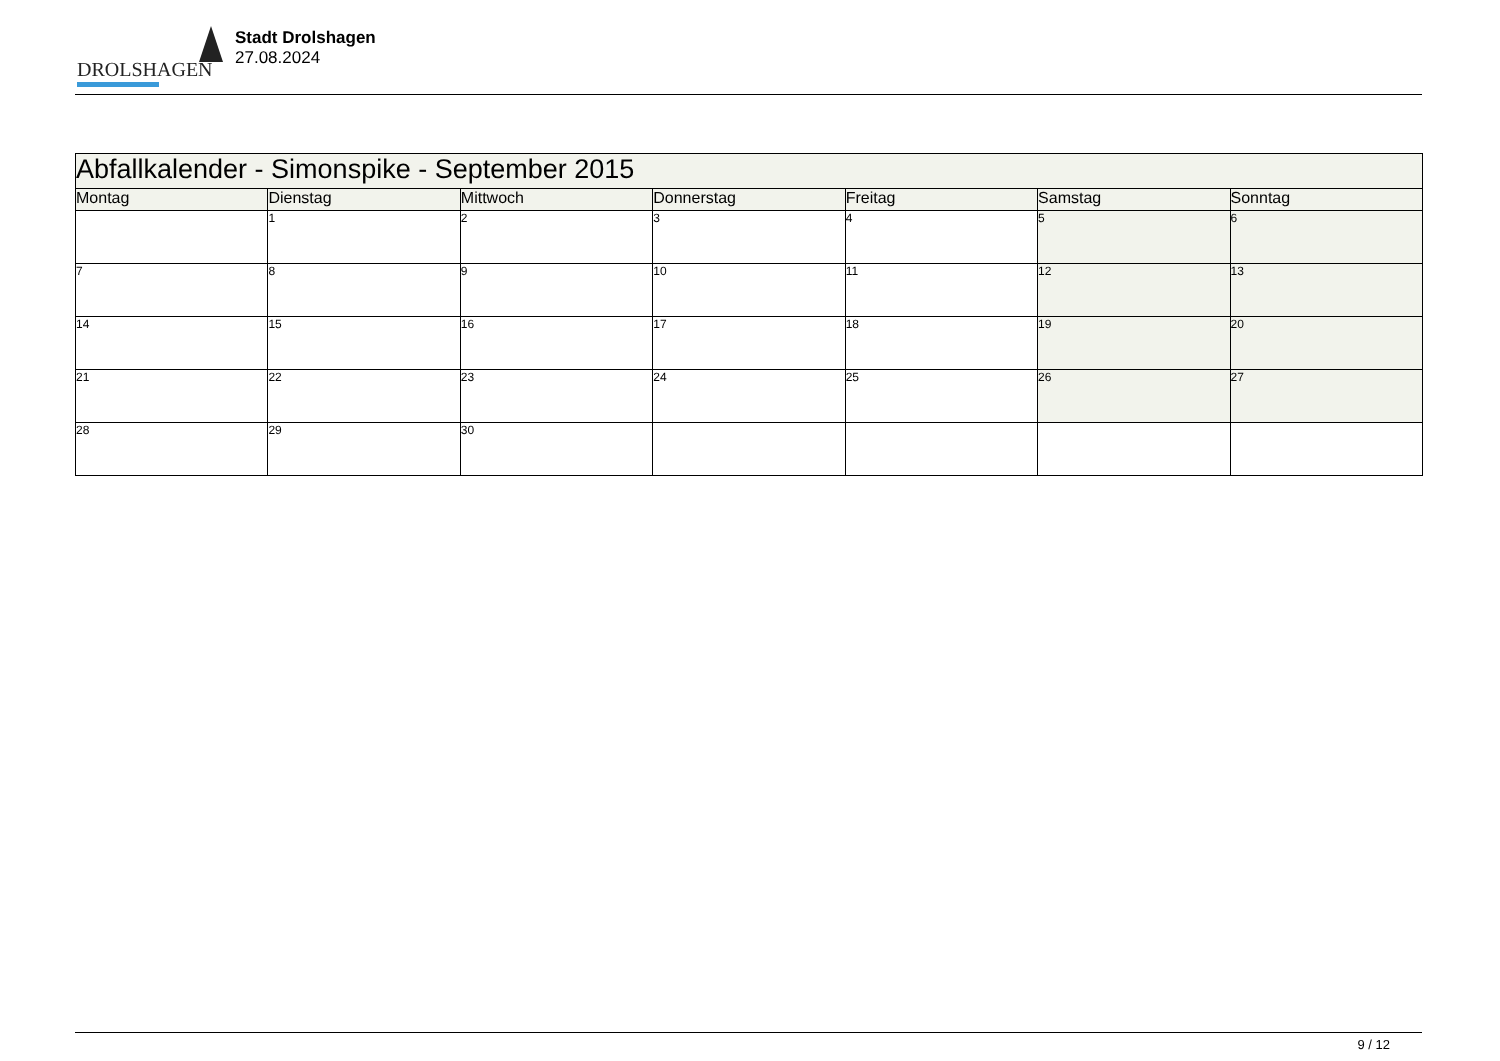DROLSHAGEN
Stadt Drolshagen
27.08.2024
| Abfallkalender - Simonspike - September 2015 | | | | | | |
| Montag | Dienstag | Mittwoch | Donnerstag | Freitag | Samstag | Sonntag |
| | 1 | 2 | 3 | 4 | 5 | 6 |
| 7 | 8 | 9 | 10 | 11 | 12 | 13 |
| 14 | 15 | 16 | 17 | 18 | 19 | 20 |
| 21 | 22 | 23 | 24 | 25 | 26 | 27 |
| 28 | 29 | 30 | | | | |
9 / 12